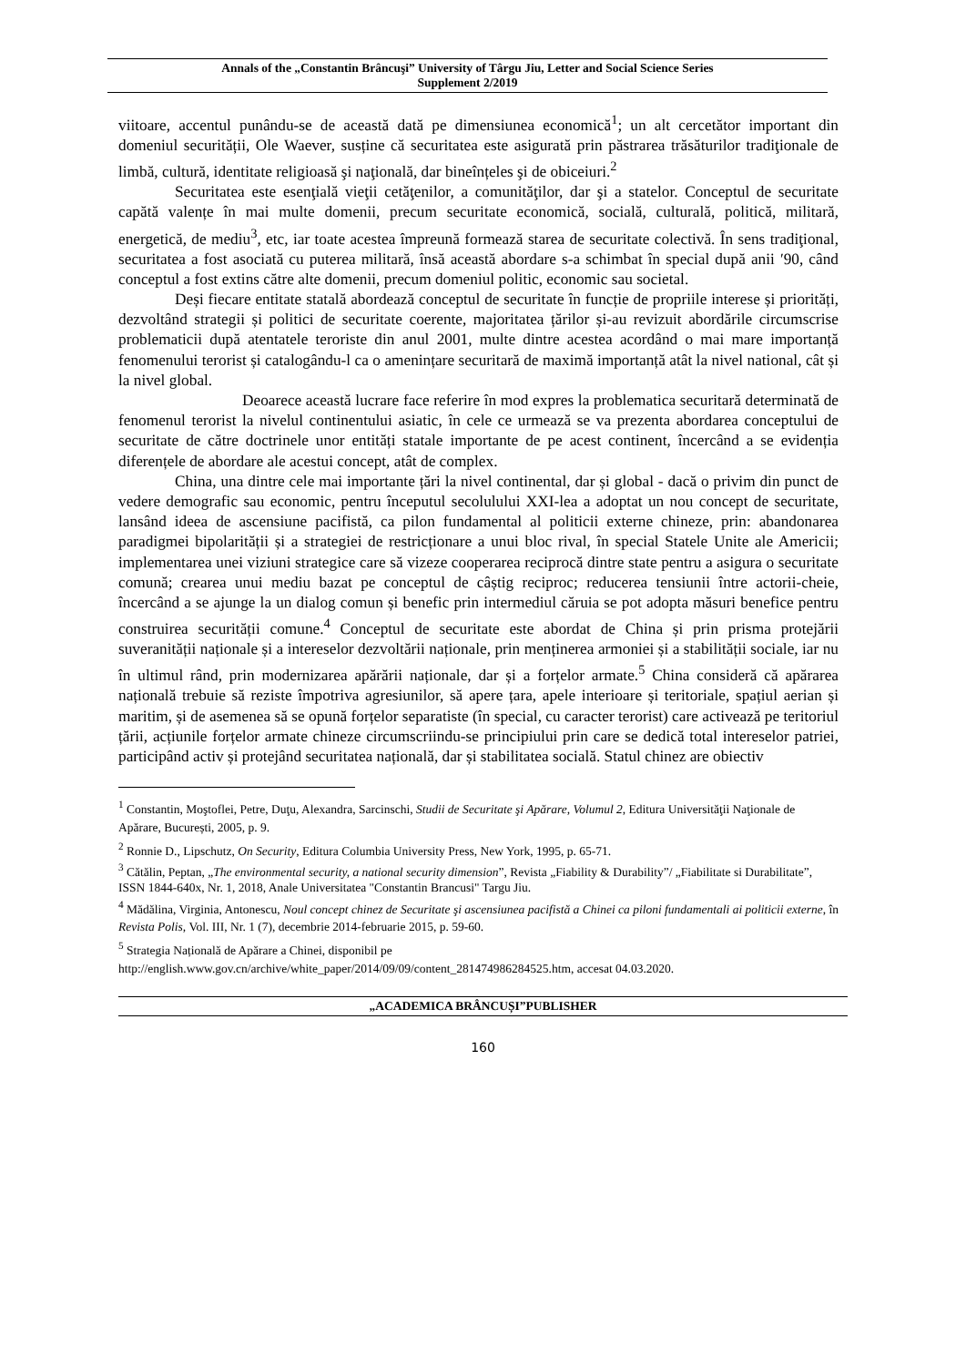Annals of the „Constantin Brâncuşi” University of Târgu Jiu, Letter and Social Science Series
Supplement 2/2019
viitoare, accentul punându-se de această dată pe dimensiunea economică<sup>1</sup>; un alt cercetător important din domeniul securității, Ole Waever, susține că securitatea este asigurată prin păstrarea trăsăturilor tradiţionale de limbă, cultură, identitate religioasă şi naţională, dar bineînțeles şi de obiceiuri.<sup>2</sup>
Securitatea este esenţială vieţii cetăţenilor, a comunităţilor, dar şi a statelor. Conceptul de securitate capătă valențe în mai multe domenii, precum securitate economică, socială, culturală, politică, militară, energetică, de mediu<sup>3</sup>, etc, iar toate acestea împreună formează starea de securitate colectivă. În sens tradiţional, securitatea a fost asociată cu puterea militară, însă această abordare s-a schimbat în special după anii ′90, când conceptul a fost extins către alte domenii, precum domeniul politic, economic sau societal.
Deși fiecare entitate statală abordează conceptul de securitate în funcție de propriile interese și priorități, dezvoltând strategii și politici de securitate coerente, majoritatea țărilor și-au revizuit abordările circumscrise problematicii după atentatele teroriste din anul 2001, multe dintre acestea acordând o mai mare importanță fenomenului terorist și catalogându-l ca o amenințare securitară de maximă importanță atât la nivel national, cât și la nivel global.
Deoarece această lucrare face referire în mod expres la problematica securitară determinată de fenomenul terorist la nivelul continentului asiatic, în cele ce urmează se va prezenta abordarea conceptului de securitate de către doctrinele unor entități statale importante de pe acest continent, încercând a se evidenția diferențele de abordare ale acestui concept, atât de complex.
China, una dintre cele mai importante țări la nivel continental, dar și global - dacă o privim din punct de vedere demografic sau economic, pentru începutul secolulului XXI-lea a adoptat un nou concept de securitate, lansând ideea de ascensiune pacifistă, ca pilon fundamental al politicii externe chineze, prin: abandonarea paradigmei bipolarității și a strategiei de restricționare a unui bloc rival, în special Statele Unite ale Americii; implementarea unei viziuni strategice care să vizeze cooperarea reciprocă dintre state pentru a asigura o securitate comună; crearea unui mediu bazat pe conceptul de câștig reciproc; reducerea tensiunii între actorii-cheie, încercând a se ajunge la un dialog comun și benefic prin intermediul căruia se pot adopta măsuri benefice pentru construirea securității comune.<sup>4</sup> Conceptul de securitate este abordat de China și prin prisma protejării suveranității naționale și a intereselor dezvoltării naționale, prin menținerea armoniei și a stabilității sociale, iar nu în ultimul rând, prin modernizarea apărării naționale, dar și a forțelor armate.<sup>5</sup> China consideră că apărarea națională trebuie să reziste împotriva agresiunilor, să apere țara, apele interioare și teritoriale, spațiul aerian și maritim, și de asemenea să se opună forțelor separatiste (în special, cu caracter terorist) care activează pe teritoriul țării, acțiunile forțelor armate chineze circumscriindu-se principiului prin care se dedică total intereselor patriei, participând activ și protejând securitatea națională, dar și stabilitatea socială. Statul chinez are obiectiv
<sup>1</sup> Constantin, Moştoflei, Petre, Duţu, Alexandra, Sarcinschi, Studii de Securitate şi Apărare, Volumul 2, Editura Universităţii Naţionale de Apărare, București, 2005, p. 9.
<sup>2</sup> Ronnie D., Lipschutz, On Security, Editura Columbia University Press, New York, 1995, p. 65-71.
<sup>3</sup> Cătălin, Peptan, „The environmental security, a national security dimension”, Revista „Fiability & Durability”/ „Fiabilitate si Durabilitate”, ISSN 1844-640x, Nr. 1, 2018, Anale Universitatea "Constantin Brancusi" Targu Jiu.
<sup>4</sup> Mădălina, Virginia, Antonescu, Noul concept chinez de Securitate şi ascensiunea pacifistă a Chinei ca piloni fundamentali ai politicii externe, în Revista Polis, Vol. III, Nr. 1 (7), decembrie 2014-februarie 2015, p. 59-60.
<sup>5</sup> Strategia Națională de Apărare a Chinei, disponibil pe
http://english.www.gov.cn/archive/white_paper/2014/09/09/content_281474986284525.htm, accesat 04.03.2020.
„ACADEMICA BRÂNCUȘI”PUBLISHER
160